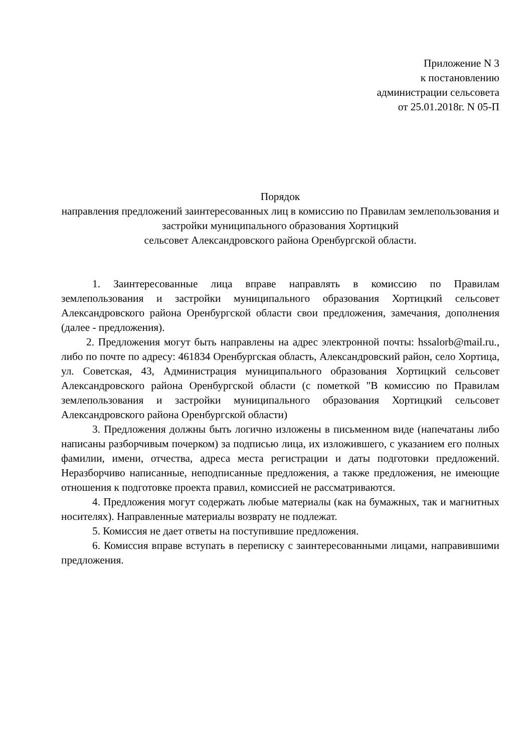Приложение N 3
к постановлению
администрации сельсовета
от 25.01.2018г. N 05-П
Порядок
направления предложений заинтересованных лиц в комиссию по Правилам землепользования и застройки муниципального образования Хортицкий
сельсовет Александровского района Оренбургской области.
1. Заинтересованные лица вправе направлять в комиссию по Правилам землепользования и застройки муниципального образования Хортицкий сельсовет Александровского района Оренбургской области свои предложения, замечания, дополнения (далее - предложения).
2. Предложения могут быть направлены на адрес электронной почты: hssalorb@mail.ru., либо по почте по адресу: 461834 Оренбургская область, Александровский район, село Хортица, ул. Советская, 43, Администрация муниципального образования Хортицкий сельсовет Александровского района Оренбургской области (с пометкой "В комиссию по Правилам землепользования и застройки муниципального образования Хортицкий сельсовет Александровского района Оренбургской области)
3. Предложения должны быть логично изложены в письменном виде (напечатаны либо написаны разборчивым почерком) за подписью лица, их изложившего, с указанием его полных фамилии, имени, отчества, адреса места регистрации и даты подготовки предложений. Неразборчиво написанные, неподписанные предложения, а также предложения, не имеющие отношения к подготовке проекта правил, комиссией не рассматриваются.
4. Предложения могут содержать любые материалы (как на бумажных, так и магнитных носителях). Направленные материалы возврату не подлежат.
5. Комиссия не дает ответы на поступившие предложения.
6. Комиссия вправе вступать в переписку с заинтересованными лицами, направившими предложения.